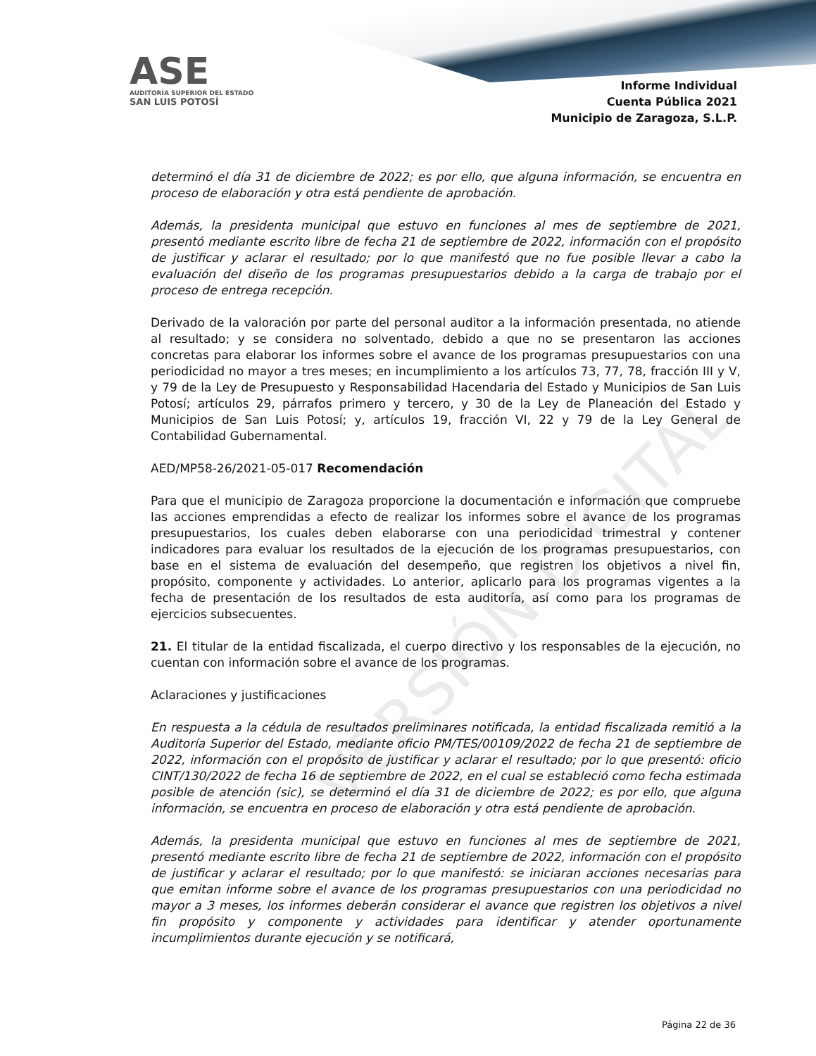ASE
AUDITORÍA SUPERIOR DEL ESTADO
SAN LUIS POTOSÍ
Informe Individual
Cuenta Pública 2021
Municipio de Zaragoza, S.L.P.
VERSIÓN DIGITAL
determinó el día 31 de diciembre de 2022; es por ello, que alguna información, se encuentra en proceso de elaboración y otra está pendiente de aprobación.
Además, la presidenta municipal que estuvo en funciones al mes de septiembre de 2021, presentó mediante escrito libre de fecha 21 de septiembre de 2022, información con el propósito de justificar y aclarar el resultado; por lo que manifestó que no fue posible llevar a cabo la evaluación del diseño de los programas presupuestarios debido a la carga de trabajo por el proceso de entrega recepción.
Derivado de la valoración por parte del personal auditor a la información presentada, no atiende al resultado; y se considera no solventado, debido a que no se presentaron las acciones concretas para elaborar los informes sobre el avance de los programas presupuestarios con una periodicidad no mayor a tres meses; en incumplimiento a los artículos 73, 77, 78, fracción III y V, y 79 de la Ley de Presupuesto y Responsabilidad Hacendaria del Estado y Municipios de San Luis Potosí; artículos 29, párrafos primero y tercero, y 30 de la Ley de Planeación del Estado y Municipios de San Luis Potosí; y, artículos 19, fracción VI, 22 y 79 de la Ley General de Contabilidad Gubernamental.
AED/MP58-26/2021-05-017 Recomendación
Para que el municipio de Zaragoza proporcione la documentación e información que compruebe las acciones emprendidas a efecto de realizar los informes sobre el avance de los programas presupuestarios, los cuales deben elaborarse con una periodicidad trimestral y contener indicadores para evaluar los resultados de la ejecución de los programas presupuestarios, con base en el sistema de evaluación del desempeño, que registren los objetivos a nivel fin, propósito, componente y actividades. Lo anterior, aplicarlo para los programas vigentes a la fecha de presentación de los resultados de esta auditoría, así como para los programas de ejercicios subsecuentes.
21. El titular de la entidad fiscalizada, el cuerpo directivo y los responsables de la ejecución, no cuentan con información sobre el avance de los programas.
Aclaraciones y justificaciones
En respuesta a la cédula de resultados preliminares notificada, la entidad fiscalizada remitió a la Auditoría Superior del Estado, mediante oficio PM/TES/00109/2022 de fecha 21 de septiembre de 2022, información con el propósito de justificar y aclarar el resultado; por lo que presentó: oficio CINT/130/2022 de fecha 16 de septiembre de 2022, en el cual se estableció como fecha estimada posible de atención (sic), se determinó el día 31 de diciembre de 2022; es por ello, que alguna información, se encuentra en proceso de elaboración y otra está pendiente de aprobación.
Además, la presidenta municipal que estuvo en funciones al mes de septiembre de 2021, presentó mediante escrito libre de fecha 21 de septiembre de 2022, información con el propósito de justificar y aclarar el resultado; por lo que manifestó: se iniciaran acciones necesarias para que emitan informe sobre el avance de los programas presupuestarios con una periodicidad no mayor a 3 meses, los informes deberán considerar el avance que registren los objetivos a nivel fin propósito y componente y actividades para identificar y atender oportunamente incumplimientos durante ejecución y se notificará,
Página 22 de 36